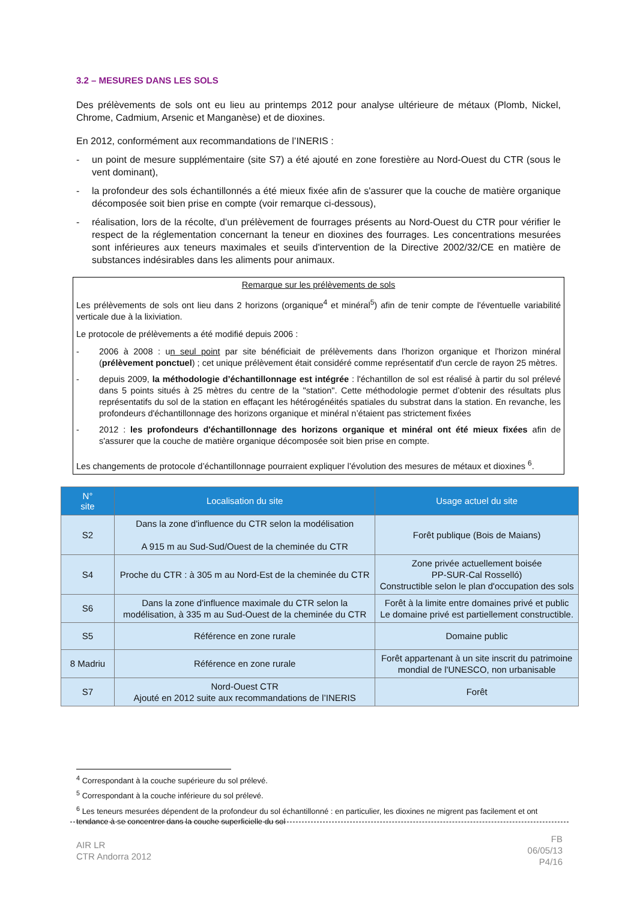3.2 – MESURES DANS LES SOLS
Des prélèvements de sols ont eu lieu au printemps 2012 pour analyse ultérieure de métaux (Plomb, Nickel, Chrome, Cadmium, Arsenic et Manganèse) et de dioxines.
En 2012, conformément aux recommandations de l’INERIS :
- un point de mesure supplémentaire (site S7) a été ajouté en zone forestière au Nord-Ouest du CTR (sous le vent dominant),
- la profondeur des sols échantillonnés a été mieux fixée afin de s'assurer que la couche de matière organique décomposée soit bien prise en compte (voir remarque ci-dessous),
- réalisation, lors de la récolte, d’un prélèvement de fourrages présents au Nord-Ouest du CTR pour vérifier le respect de la réglementation concernant la teneur en dioxines des fourrages. Les concentrations mesurées sont inférieures aux teneurs maximales et seuils d'intervention de la Directive 2002/32/CE en matière de substances indésirables dans les aliments pour animaux.
Remarque sur les prélèvements de sols
Les prélèvements de sols ont lieu dans 2 horizons (organique<sup>4</sup> et minéral<sup>5</sup>) afin de tenir compte de l'éventuelle variabilité verticale due à la lixiviation.
Le protocole de prélèvements a été modifié depuis 2006 :
- 2006 à 2008 : un seul point par site bénéficiait de prélèvements dans l'horizon organique et l'horizon minéral (prélèvement ponctuel) ; cet unique prélèvement était considéré comme représentatif d'un cercle de rayon 25 mètres.
- depuis 2009, la méthodologie d’échantillonnage est intégrée : l'échantillon de sol est réalisé à partir du sol prélevé dans 5 points situés à 25 mètres du centre de la "station". Cette méthodologie permet d’obtenir des résultats plus représentatifs du sol de la station en effaçant les hétérogénéités spatiales du substrat dans la station. En revanche, les profondeurs d'échantillonnage des horizons organique et minéral n’étaient pas strictement fixées
- 2012 : les profondeurs d'échantillonnage des horizons organique et minéral ont été mieux fixées afin de s'assurer que la couche de matière organique décomposée soit bien prise en compte.
Les changements de protocole d’échantillonnage pourraient expliquer l’évolution des mesures de métaux et dioxines <sup>6</sup>.
| N° site | Localisation du site | Usage actuel du site |
| --- | --- | --- |
| S2 | Dans la zone d'influence du CTR selon la modélisation A 915 m au Sud-Sud/Ouest de la cheminée du CTR | Forêt publique (Bois de Maians) |
| S4 | Proche du CTR : à 305 m au Nord-Est de la cheminée du CTR | Zone privée actuellement boisée PP-SUR-Cal Rosselló) Constructible selon le plan d'occupation des sols |
| S6 | Dans la zone d'influence maximale du CTR selon la modélisation, à 335 m au Sud-Ouest de la cheminée du CTR | Forêt à la limite entre domaines privé et public Le domaine privé est partiellement constructible. |
| S5 | Référence en zone rurale | Domaine public |
| 8 Madriu | Référence en zone rurale | Forêt appartenant à un site inscrit du patrimoine mondial de l'UNESCO, non urbanisable |
| S7 | Nord-Ouest CTR Ajouté en 2012 suite aux recommandations de l’INERIS | Forêt |
<sup>4</sup> Correspondant à la couche supérieure du sol prélevé.
<sup>5</sup> Correspondant à la couche inférieure du sol prélevé.
<sup>6</sup> Les teneurs mesurées dépendent de la profondeur du sol échantillonné : en particulier, les dioxines ne migrent pas facilement et ont tendance à se concentrer dans la couche superficielle du sol
AIR LR
CTR Andorra 2012
FB
06/05/13
P4/16